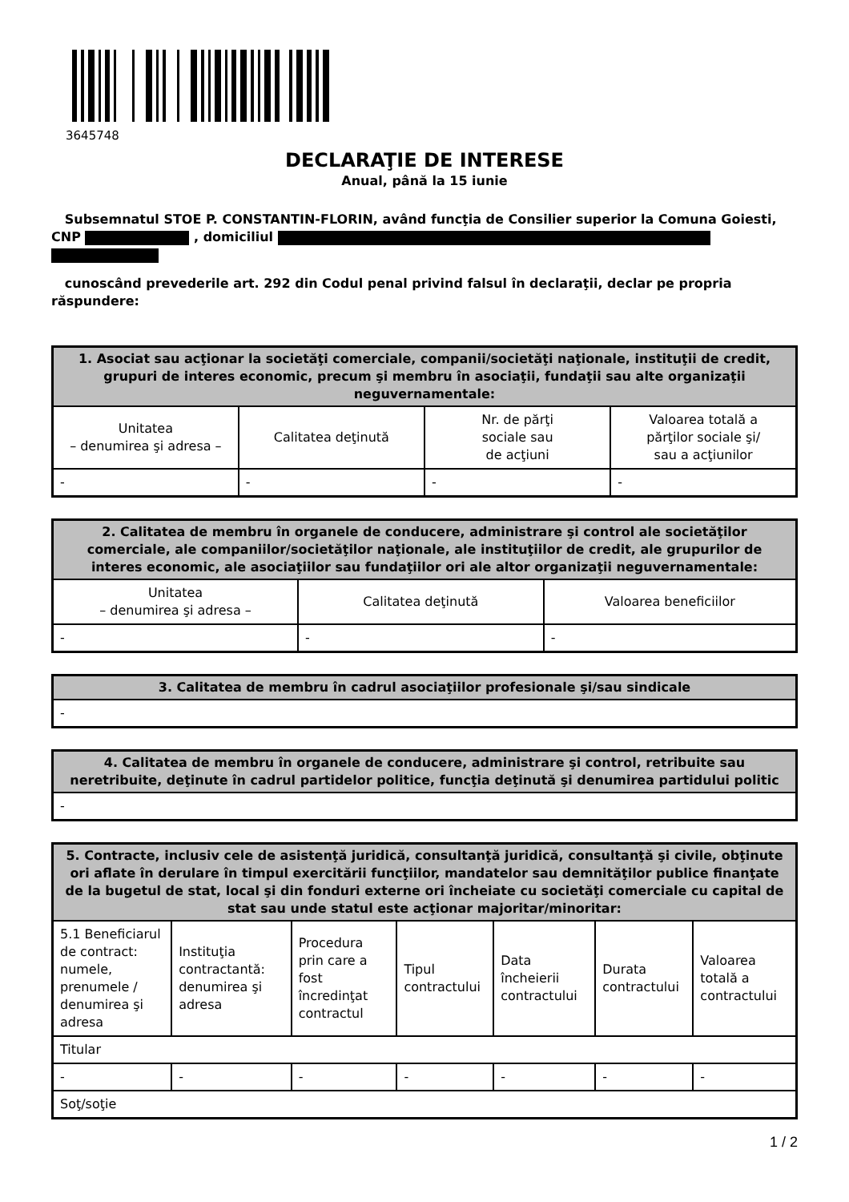3645748
DECLARAŢIE DE INTERESE
Anual, până la 15 iunie
Subsemnatul STOE P. CONSTANTIN-FLORIN, având funcţia de Consilier superior la Comuna Goiesti, CNP , domiciliul
cunoscând prevederile art. 292 din Codul penal privind falsul în declaraţii, declar pe propria răspundere:
| 1. Asociat sau acţionar la societăţi comerciale, companii/societăţi naţionale, instituţii de credit, grupuri de interes economic, precum şi membru în asociaţii, fundaţii sau alte organizaţii neguvernamentale: | | | |
| --- | --- | --- | --- |
| Unitatea – denumirea şi adresa – | Calitatea deţinută | Nr. de părţi sociale sau de acţiuni | Valoarea totală a părţilor sociale şi/ sau a acţiunilor |
| - | - | - | - |
| 2. Calitatea de membru în organele de conducere, administrare şi control ale societăţilor comerciale, ale companiilor/societăţilor naţionale, ale instituţiilor de credit, ale grupurilor de interes economic, ale asociaţiilor sau fundaţiilor ori ale altor organizaţii neguvernamentale: | | |
| --- | --- | --- |
| Unitatea – denumirea şi adresa – | Calitatea deţinută | Valoarea beneficiilor |
| - | - | - |
| 3. Calitatea de membru în cadrul asociaţiilor profesionale şi/sau sindicale |
| --- |
| - |
| 4. Calitatea de membru în organele de conducere, administrare şi control, retribuite sau neretribuite, deţinute în cadrul partidelor politice, funcţia deţinută şi denumirea partidului politic |
| --- |
| - |
| 5. Contracte, inclusiv cele de asistenţă juridică, consultanţă juridică, consultanţă şi civile, obţinute ori aflate în derulare în timpul exercitării funcţiilor, mandatelor sau demnităţilor publice finanţate de la bugetul de stat, local şi din fonduri externe ori încheiate cu societăţi comerciale cu capital de stat sau unde statul este acţionar majoritar/minoritar: | | | | | | |
| --- | --- | --- | --- | --- | --- | --- |
| 5.1 Beneficiarul de contract: numele, prenumele / denumirea şi adresa | Instituţia contractantă: denumirea şi adresa | Procedura prin care a fost încredinţat contractul | Tipul contractului | Data încheierii contractului | Durata contractului | Valoarea totală a contractului |
| Titular | | | | | | |
| - | - | - | - | - | - | - |
| Soţ/soţie | | | | | | |
1 / 2